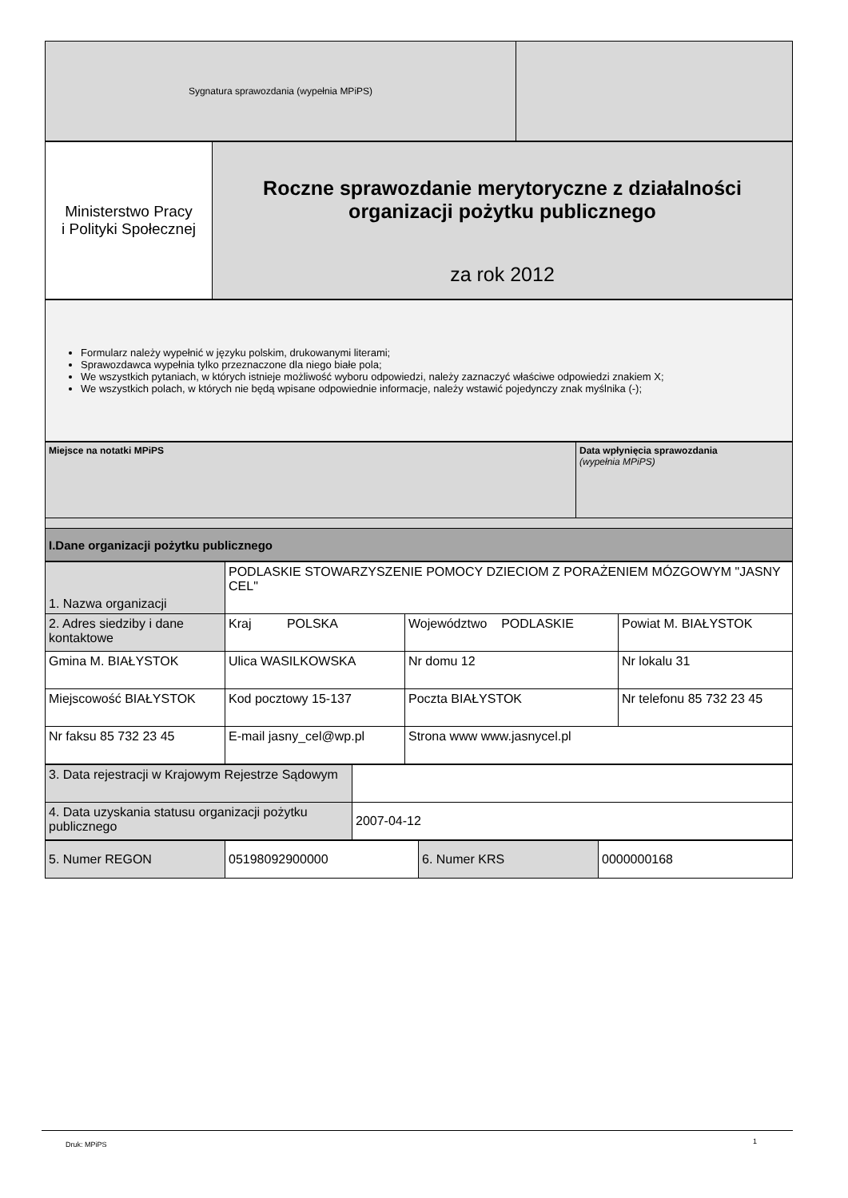| Sygnatura sprawozdania (wypełnia MPiPS) | |
| Ministerstwo Pracy i Polityki Społecznej | Roczne sprawozdanie merytoryczne z działalności organizacji pożytku publicznego za rok 2012 |
| Formularz należy wypełnić w języku polskim, drukowanymi literami; Sprawozdawca wypełnia tylko przeznaczone dla niego białe pola; We wszystkich pytaniach, w których istnieje możliwość wyboru odpowiedzi, należy zaznaczyć właściwe odpowiedzi znakiem X; We wszystkich polach, w których nie będą wpisane odpowiednie informacje, należy wstawić pojedynczy znak myślnika (-); |
| Miejsce na notatki MPiPS | Data wpłynięcia sprawozdania (wypełnia MPiPS) |
| I.Dane organizacji pożytku publicznego | |
| 1. Nazwa organizacji | PODLASKIE STOWARZYSZENIE POMOCY DZIECIOM Z PORAŻENIEM MÓZGOWYM "JASNY CEL" | | |
| 2. Adres siedziby i dane kontaktowe | Kraj POLSKA | Województwo PODLASKIE | Powiat M. BIAŁYSTOK |
| Gmina M. BIAŁYSTOK | Ulica WASILKOWSKA | Nr domu 12 | Nr lokalu 31 |
| Miejscowość BIAŁYSTOK | Kod pocztowy 15-137 | Poczta BIAŁYSTOK | Nr telefonu 85 732 23 45 |
| Nr faksu 85 732 23 45 | E-mail jasny_cel@wp.pl | Strona www www.jasnycel.pl | |
| 3. Data rejestracji w Krajowym Rejestrze Sądowym | |
| 4. Data uzyskania statusu organizacji pożytku publicznego | 2007-04-12 |
| 5. Numer REGON | 05198092900000 | 6. Numer KRS | 0000000168 |
Druk: MPiPS 1